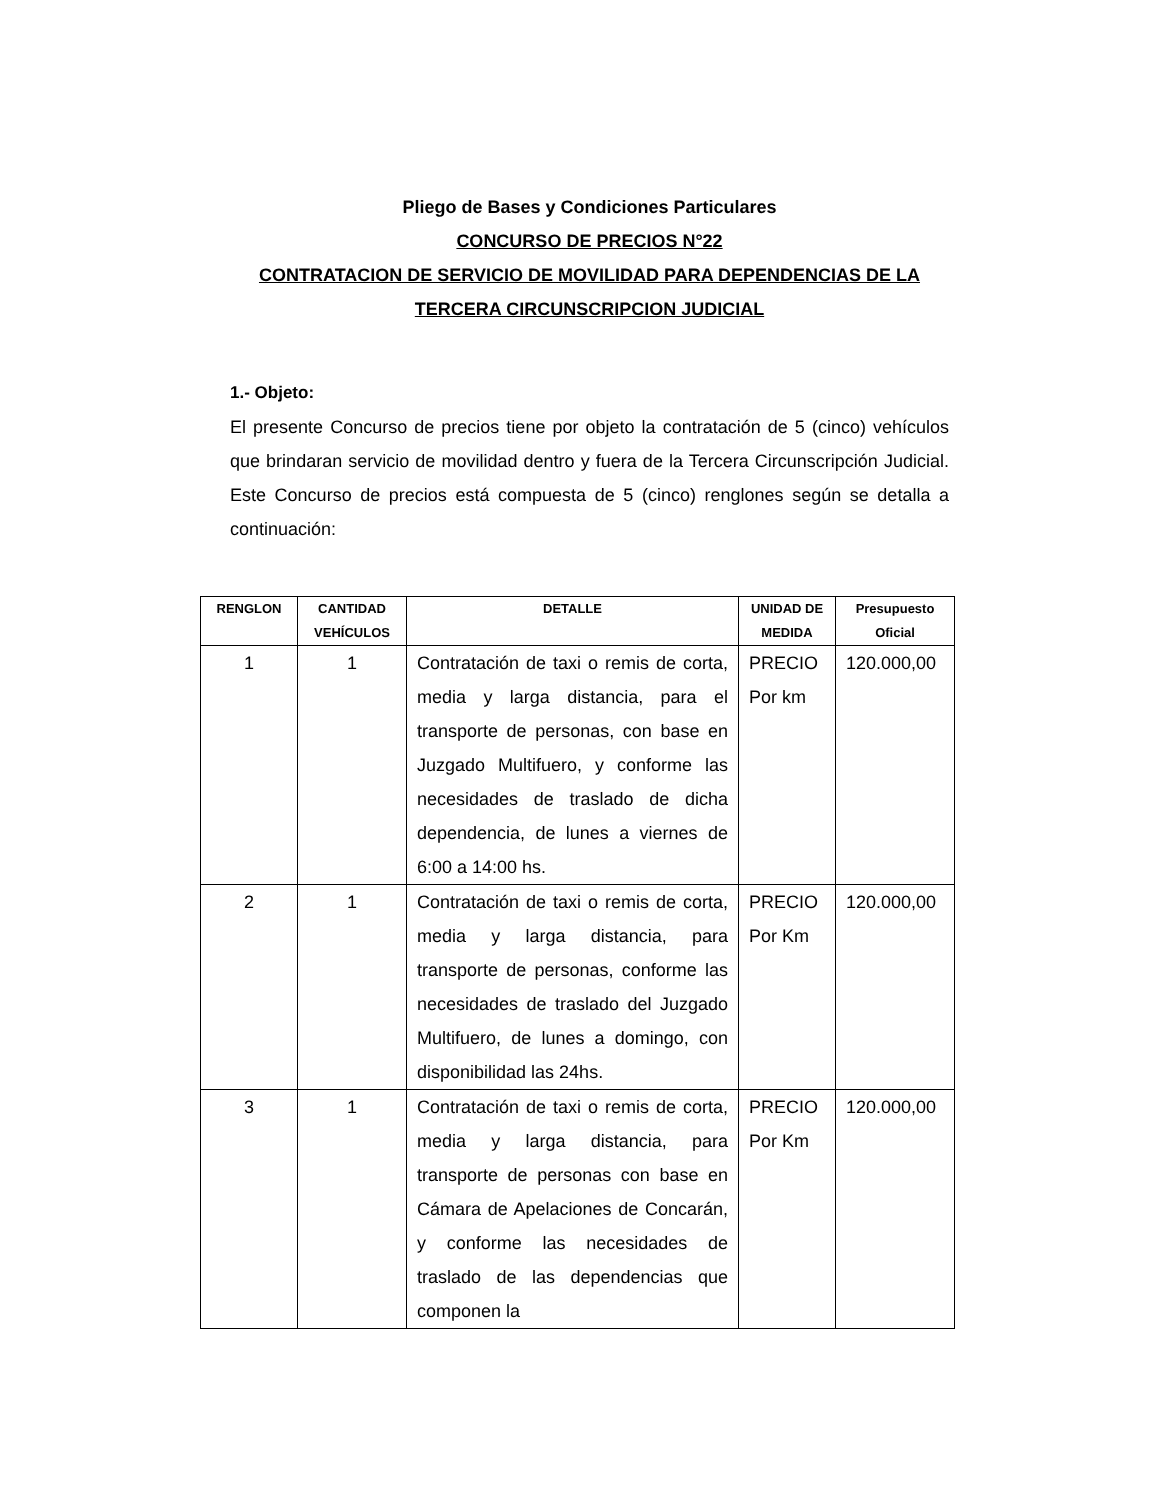Pliego de Bases y Condiciones Particulares
CONCURSO DE PRECIOS N°22
CONTRATACION DE SERVICIO DE MOVILIDAD PARA DEPENDENCIAS DE LA TERCERA CIRCUNSCRIPCION JUDICIAL
1.- Objeto:
El presente Concurso de precios tiene por objeto la contratación de 5 (cinco) vehículos que brindaran servicio de movilidad dentro y fuera de la Tercera Circunscripción Judicial. Este Concurso de precios está compuesta de 5 (cinco) renglones según se detalla a continuación:
| RENGLON | CANTIDAD VEHÍCULOS | DETALLE | UNIDAD DE MEDIDA | Presupuesto Oficial |
| --- | --- | --- | --- | --- |
| 1 | 1 | Contratación de taxi o remis de corta, media y larga distancia, para el transporte de personas, con base en Juzgado Multifuero, y conforme las necesidades de traslado de dicha dependencia, de lunes a viernes de 6:00 a 14:00 hs. | PRECIO Por km | 120.000,00 |
| 2 | 1 | Contratación de taxi o remis de corta, media y larga distancia, para transporte de personas, conforme las necesidades de traslado del Juzgado Multifuero, de lunes a domingo, con disponibilidad las 24hs. | PRECIO Por Km | 120.000,00 |
| 3 | 1 | Contratación de taxi o remis de corta, media y larga distancia, para transporte de personas con base en Cámara de Apelaciones de Concarán, y conforme las necesidades de traslado de las dependencias que componen la | PRECIO Por Km | 120.000,00 |